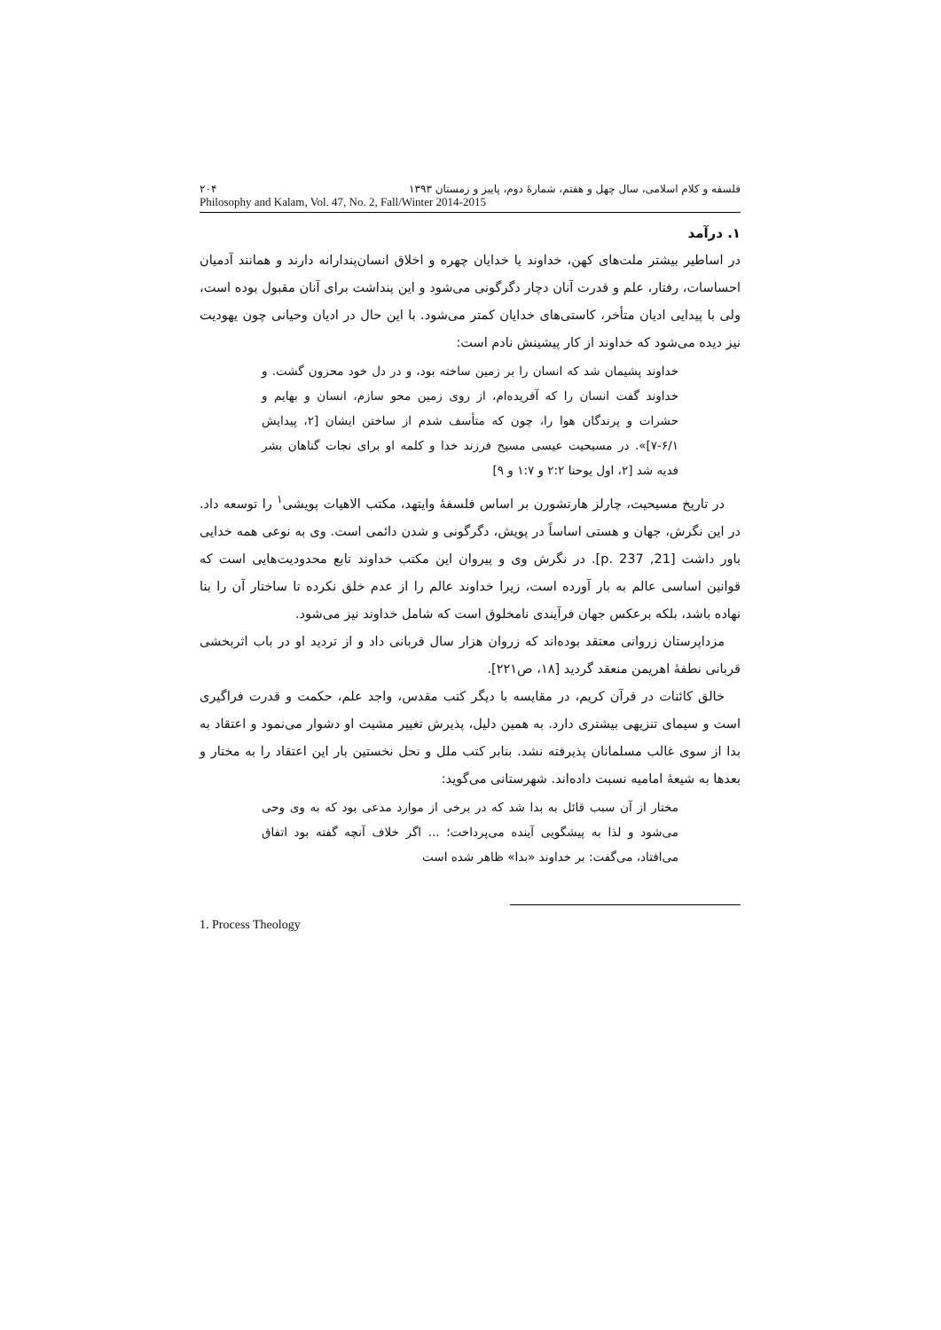فلسفه و کلام اسلامی، سال چهل و هفتم، شمارهٔ دوم، پاییز و زمستان ۱۳۹۳ ۲۰۴
Philosophy and Kalam, Vol. 47, No. 2, Fall/Winter 2014-2015
۱. درآمد
در اساطیر بیشتر ملت‌های کهن، خداوند یا خدایان چهره و اخلاق انسان‌پندارانه دارند و همانند آدمیان احساسات، رفتار، علم و قدرت آنان دچار دگرگونی می‌شود و این پنداشت برای آنان مقبول بوده است، ولی با پیدایی ادیان متأخر، کاستی‌های خدایان کمتر می‌شود. با این حال در ادیان وحیانی چون یهودیت نیز دیده می‌شود که خداوند از کار پیشینش نادم است:
خداوند پشیمان شد که انسان را بر زمین ساخته بود، و در دل خود محزون گشت. و خداوند گفت انسان را که آفریده‌ام، از روی زمین محو سازم، انسان و بهایم و حشرات و پرندگان هوا را، چون که متأسف شدم از ساختن ایشان [۲، پیدایش ۶/۱-۷]». در مسیحیت عیسی مسیح فرزند خدا و کلمه او برای نجات گناهان بشر فدیه شد [۲، اول یوحنا ۲:۲ و ۱:۷ و ۹]
در تاریخ مسیحیت، چارلز هارتشورن بر اساس فلسفهٔ وایتهد، مکتب الاهیات پویشی<sup>۱</sup> را توسعه داد. در این نگرش، جهان و هستی اساساً در پویش، دگرگونی و شدن دائمی است. وی به نوعی همه خدایی باور داشت [21, p. 237]. در نگرش وی و پیروان این مکتب خداوند تابع محدودیت‌هایی است که قوانین اساسی عالم به بار آورده است، زیرا خداوند عالم را از عدم خلق نکرده تا ساختار آن را بنا نهاده باشد، بلکه برعکس جهان فرآیندی نامخلوق است که شامل خداوند نیز می‌شود.
مزداپرستان زروانی معتقد بوده‌اند که زروان هزار سال قربانی داد و از تردید او در باب اثربخشی قربانی نطفهٔ اهریمن منعقد گردید [۱۸، ص۲۲۱].
خالق کائنات در قرآن کریم، در مقایسه با دیگر کتب مقدس، واجد علم، حکمت و قدرت فراگیری است و سیمای تنزیهی بیشتری دارد. به همین دلیل، پذیرش تغییر مشیت او دشوار می‌نمود و اعتقاد به بدا از سوی غالب مسلمانان پذیرفته نشد. بنابر کتب ملل و نحل نخستین بار این اعتقاد را به مختار و بعدها به شیعهٔ امامیه نسبت داده‌اند. شهرستانی می‌گوید:
مختار از آن سبب قائل به بدا شد که در برخی از موارد مدعی بود که به وی وحی می‌شود و لذا به پیشگویی آینده می‌پرداخت؛ ... اگر خلاف آنچه گفته بود اتفاق می‌افتاد، می‌گفت: بر خداوند «بدا» ظاهر شده است
1. Process Theology